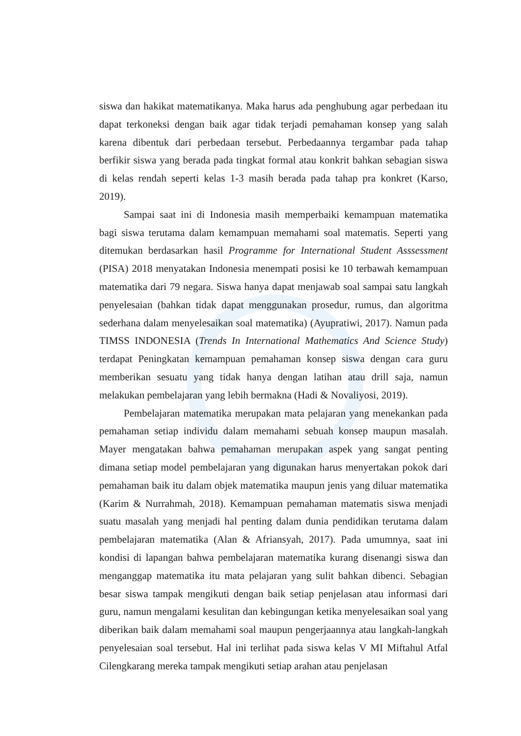siswa dan hakikat matematikanya. Maka harus ada penghubung agar perbedaan itu dapat terkoneksi dengan baik agar tidak terjadi pemahaman konsep yang salah karena dibentuk dari perbedaan tersebut. Perbedaannya tergambar pada tahap berfikir siswa yang berada pada tingkat formal atau konkrit bahkan sebagian siswa di kelas rendah seperti kelas 1-3 masih berada pada tahap pra konkret (Karso, 2019).
Sampai saat ini di Indonesia masih memperbaiki kemampuan matematika bagi siswa terutama dalam kemampuan memahami soal matematis. Seperti yang ditemukan berdasarkan hasil Programme for International Student Asssessment (PISA) 2018 menyatakan Indonesia menempati posisi ke 10 terbawah kemampuan matematika dari 79 negara. Siswa hanya dapat menjawab soal sampai satu langkah penyelesaian (bahkan tidak dapat menggunakan prosedur, rumus, dan algoritma sederhana dalam menyelesaikan soal matematika) (Ayupratiwi, 2017). Namun pada TIMSS INDONESIA (Trends In International Mathematics And Science Study) terdapat Peningkatan kemampuan pemahaman konsep siswa dengan cara guru memberikan sesuatu yang tidak hanya dengan latihan atau drill saja, namun melakukan pembelajaran yang lebih bermakna (Hadi & Novaliyosi, 2019).
Pembelajaran matematika merupakan mata pelajaran yang menekankan pada pemahaman setiap individu dalam memahami sebuah konsep maupun masalah. Mayer mengatakan bahwa pemahaman merupakan aspek yang sangat penting dimana setiap model pembelajaran yang digunakan harus menyertakan pokok dari pemahaman baik itu dalam objek matematika maupun jenis yang diluar matematika (Karim & Nurrahmah, 2018). Kemampuan pemahaman matematis siswa menjadi suatu masalah yang menjadi hal penting dalam dunia pendidikan terutama dalam pembelajaran matematika (Alan & Afriansyah, 2017). Pada umumnya, saat ini kondisi di lapangan bahwa pembelajaran matematika kurang disenangi siswa dan menganggap matematika itu mata pelajaran yang sulit bahkan dibenci. Sebagian besar siswa tampak mengikuti dengan baik setiap penjelasan atau informasi dari guru, namun mengalami kesulitan dan kebingungan ketika menyelesaikan soal yang diberikan baik dalam memahami soal maupun pengerjaannya atau langkah-langkah penyelesaian soal tersebut. Hal ini terlihat pada siswa kelas V MI Miftahul Atfal Cilengkarang mereka tampak mengikuti setiap arahan atau penjelasan